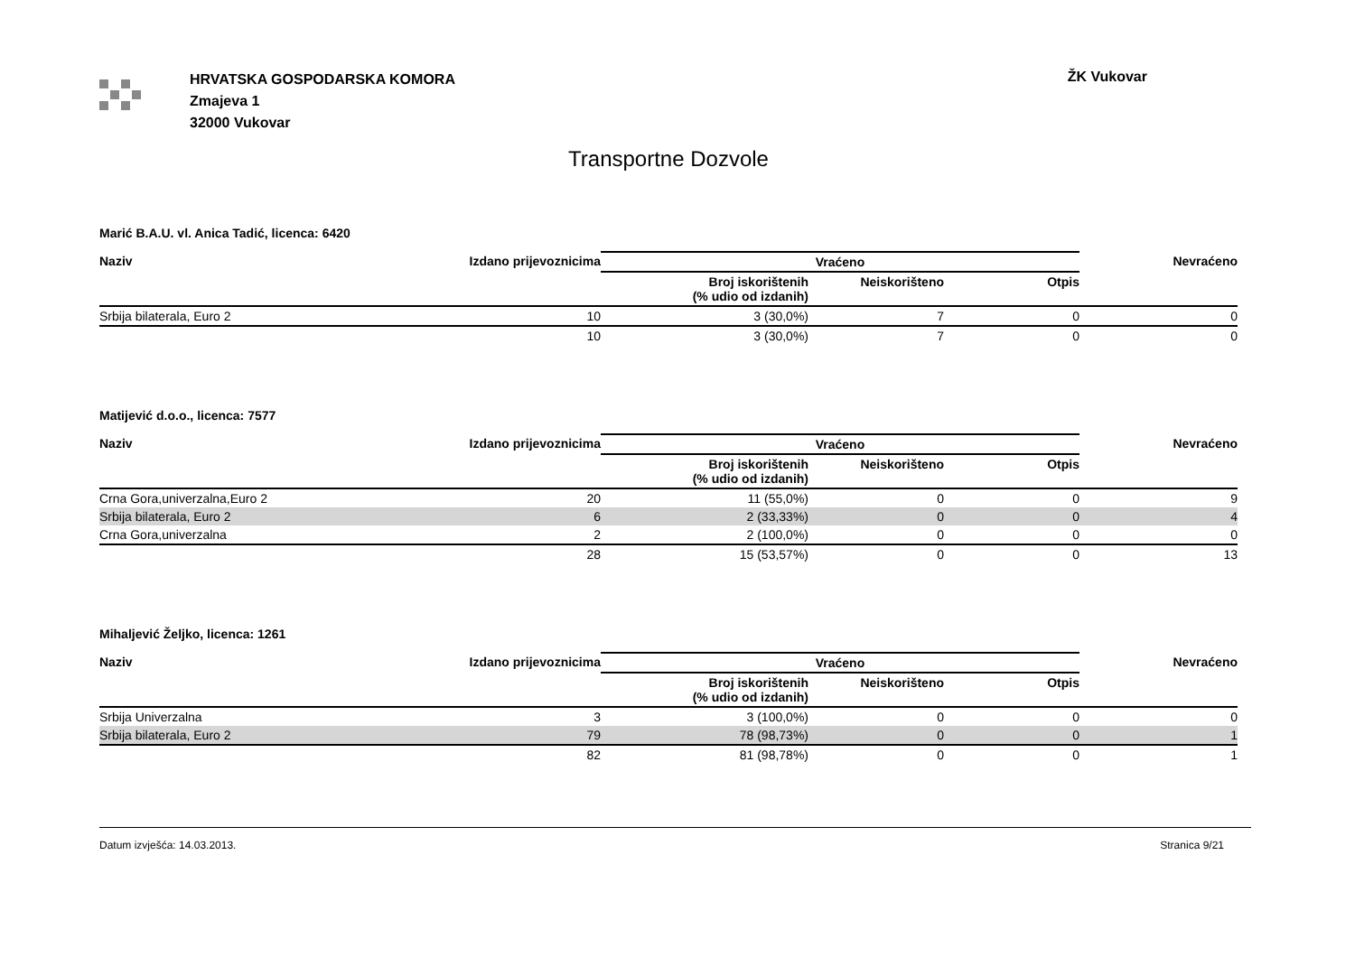HRVATSKA GOSPODARSKA KOMORA
Zmajeva 1
32000 Vukovar
ŽK Vukovar
Transportne Dozvole
Marić B.A.U. vl. Anica Tadić, licenca: 6420
| Naziv | Izdano prijevoznicima | Vraćeno | | | Nevraćeno |
| --- | --- | --- | --- | --- | --- |
| | | Broj iskorištenih (% udio od izdanih) | Neiskorišteno | Otpis | |
| Srbija bilaterala, Euro 2 | 10 | 3 (30,0%) | 7 | 0 | 0 |
| | 10 | 3 (30,0%) | 7 | 0 | 0 |
Matijević d.o.o., licenca: 7577
| Naziv | Izdano prijevoznicima | Vraćeno | | | Nevraćeno |
| --- | --- | --- | --- | --- | --- |
| | | Broj iskorištenih (% udio od izdanih) | Neiskorišteno | Otpis | |
| Crna Gora,univerzalna,Euro 2 | 20 | 11 (55,0%) | 0 | 0 | 9 |
| Srbija bilaterala, Euro 2 | 6 | 2 (33,33%) | 0 | 0 | 4 |
| Crna Gora,univerzalna | 2 | 2 (100,0%) | 0 | 0 | 0 |
| | 28 | 15 (53,57%) | 0 | 0 | 13 |
Mihaljević Željko, licenca: 1261
| Naziv | Izdano prijevoznicima | Vraćeno | | | Nevraćeno |
| --- | --- | --- | --- | --- | --- |
| | | Broj iskorištenih (% udio od izdanih) | Neiskorišteno | Otpis | |
| Srbija Univerzalna | 3 | 3 (100,0%) | 0 | 0 | 0 |
| Srbija bilaterala, Euro 2 | 79 | 78 (98,73%) | 0 | 0 | 1 |
| | 82 | 81 (98,78%) | 0 | 0 | 1 |
Datum izvješća: 14.03.2013. Stranica 9/21